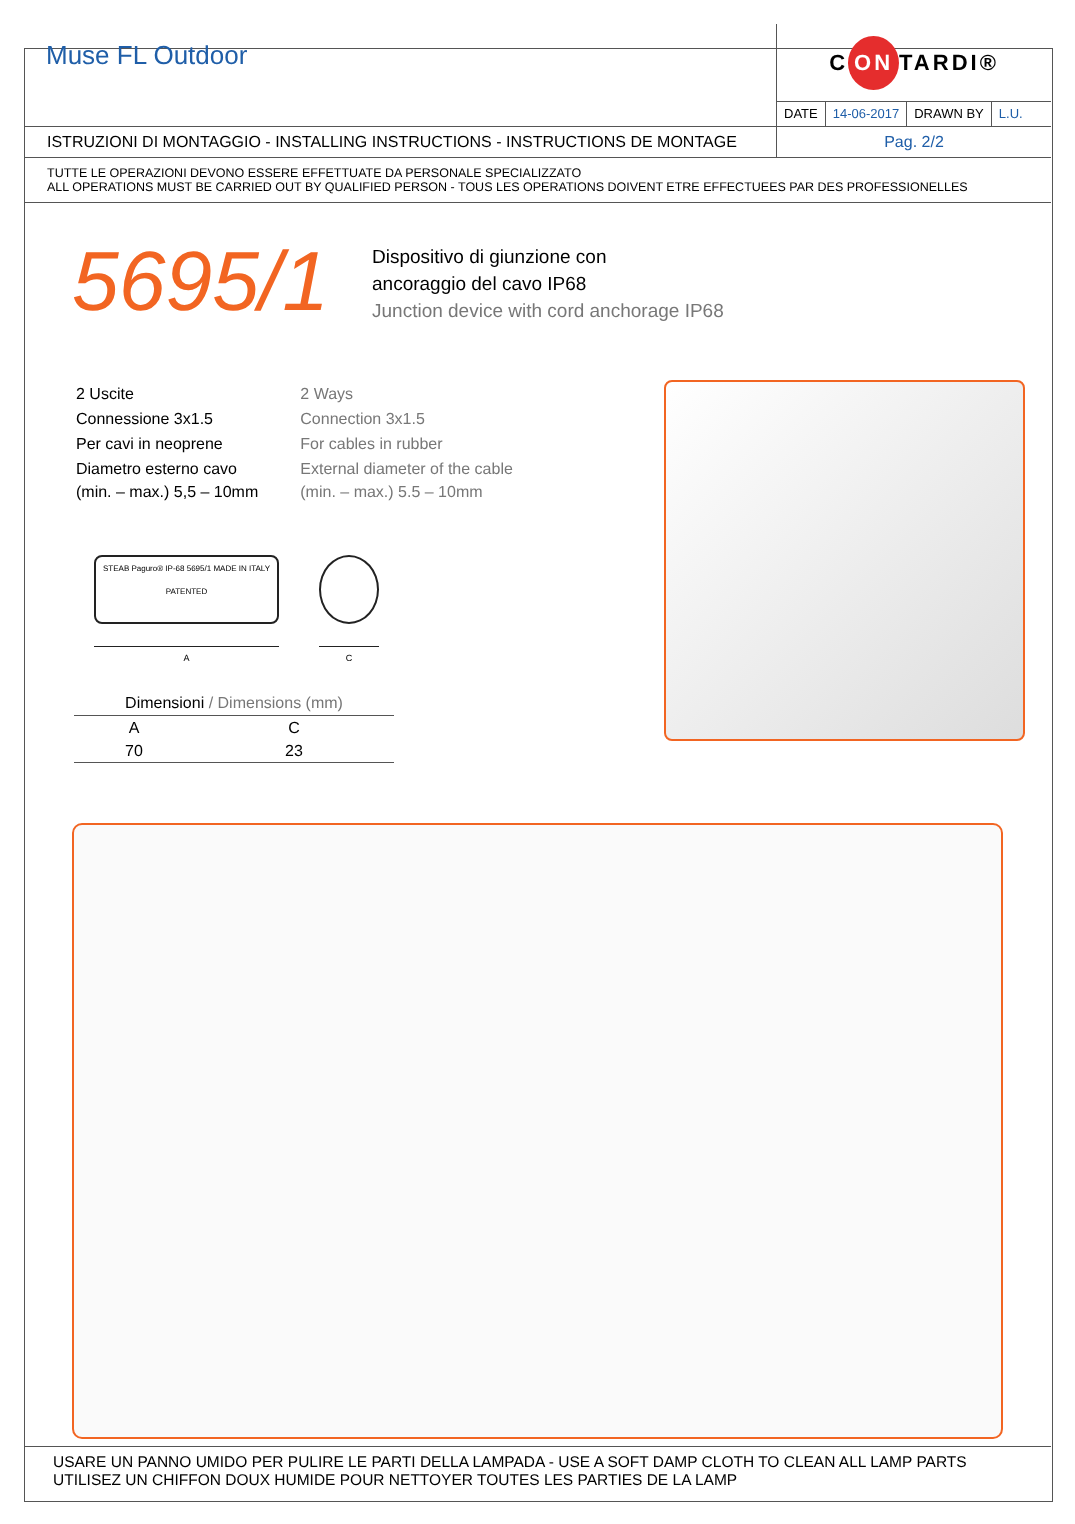Muse FL Outdoor
C ON TARDI®
DATE 14-06-2017 DRAWN BY L.U.
ISTRUZIONI DI MONTAGGIO - INSTALLING INSTRUCTIONS - INSTRUCTIONS DE MONTAGE
Pag. 2/2
TUTTE LE OPERAZIONI DEVONO ESSERE EFFETTUATE DA PERSONALE SPECIALIZZATO
ALL OPERATIONS MUST BE CARRIED OUT BY QUALIFIED PERSON - TOUS LES OPERATIONS DOIVENT ETRE EFFECTUEES PAR DES PROFESSIONELLES
5695/1
Dispositivo di giunzione con
ancoraggio del cavo IP68
Junction device with cord anchorage IP68
| 2 Uscite | 2 Ways |
| Connessione 3x1.5 | Connection 3x1.5 |
| Per cavi in neoprene | For cables in rubber |
| Diametro esterno cavo (min. – max.) 5,5 – 10mm | External diameter of the cable (min. – max.) 5.5 – 10mm |
STEAB Paguro® IP-68 5695/1 MADE IN ITALY PATENTED
A
C
| Dimensioni / Dimensions (mm) | |
| --- | --- |
| A | C |
| 70 | 23 |
USARE UN PANNO UMIDO PER PULIRE LE PARTI DELLA LAMPADA - USE A SOFT DAMP CLOTH TO CLEAN ALL LAMP PARTS
UTILISEZ UN CHIFFON DOUX HUMIDE POUR NETTOYER TOUTES LES PARTIES DE LA LAMP